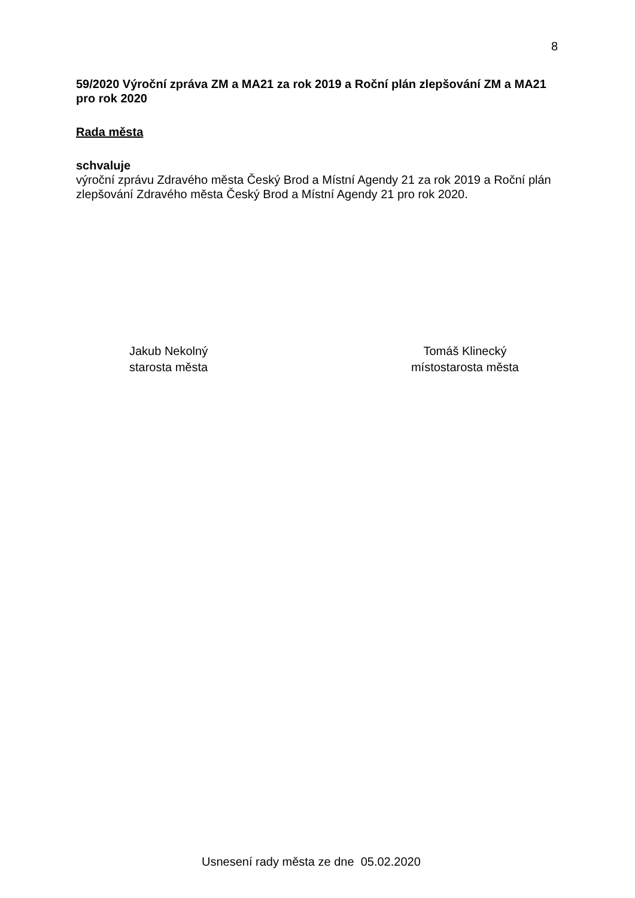8
59/2020 Výroční zpráva ZM a MA21 za rok 2019 a Roční plán zlepšování ZM a MA21 pro rok 2020
Rada města
schvaluje
výroční zprávu Zdravého města Český Brod a Místní Agendy 21 za rok 2019 a Roční plán zlepšování Zdravého města Český Brod a Místní Agendy 21 pro rok 2020.
Jakub Nekolný
starosta města
Tomáš Klinecký
místostarosta města
Usnesení rady města ze dne 05.02.2020